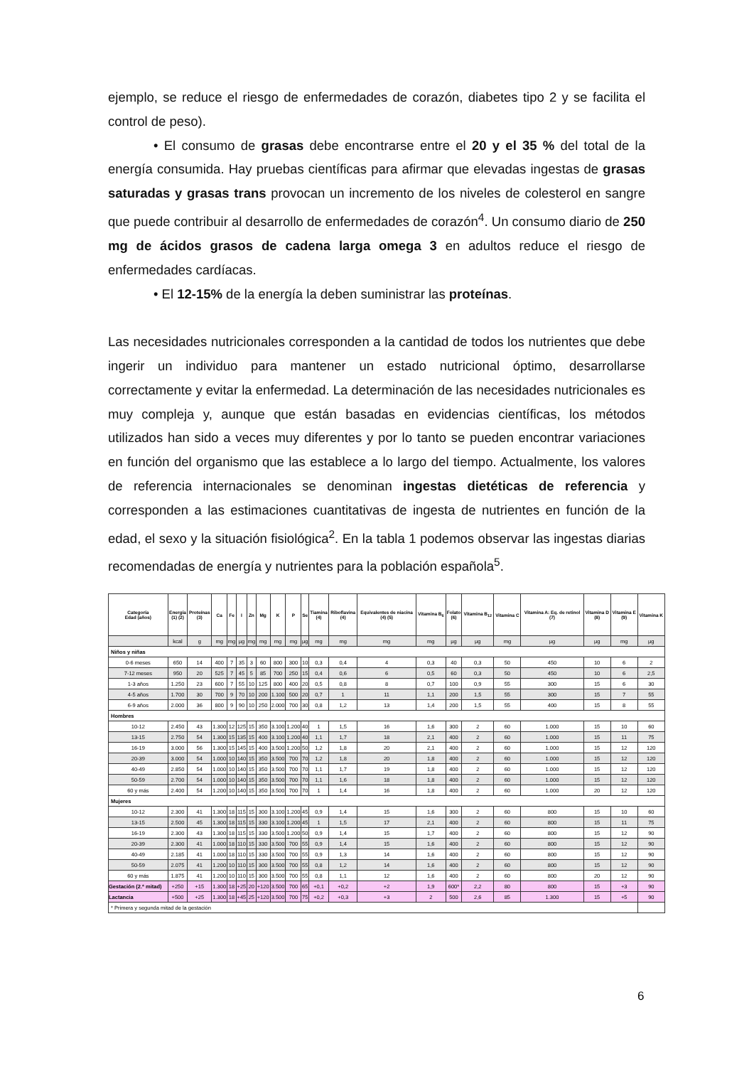ejemplo, se reduce el riesgo de enfermedades de corazón, diabetes tipo 2 y se facilita el control de peso).
• El consumo de grasas debe encontrarse entre el 20 y el 35 % del total de la energía consumida. Hay pruebas científicas para afirmar que elevadas ingestas de grasas saturadas y grasas trans provocan un incremento de los niveles de colesterol en sangre que puede contribuir al desarrollo de enfermedades de corazón<sup>4</sup>. Un consumo diario de 250 mg de ácidos grasos de cadena larga omega 3 en adultos reduce el riesgo de enfermedades cardíacas.
• El 12-15% de la energía la deben suministrar las proteínas.
Las necesidades nutricionales corresponden a la cantidad de todos los nutrientes que debe ingerir un individuo para mantener un estado nutricional óptimo, desarrollarse correctamente y evitar la enfermedad. La determinación de las necesidades nutricionales es muy compleja y, aunque que están basadas en evidencias científicas, los métodos utilizados han sido a veces muy diferentes y por lo tanto se pueden encontrar variaciones en función del organismo que las establece a lo largo del tiempo. Actualmente, los valores de referencia internacionales se denominan ingestas dietéticas de referencia y corresponden a las estimaciones cuantitativas de ingesta de nutrientes en función de la edad, el sexo y la situación fisiológica<sup>2</sup>. En la tabla 1 podemos observar las ingestas diarias recomendadas de energía y nutrientes para la población española<sup>5</sup>.
| Categoría Edad (años) | Energía (1) (2) | Proteínas (3) | Ca | Fe | I | Zn | Mg | K | P | Se | Tiamina (4) | Riboflavina (4) | Equivalentes de niacina (4) (5) | Vitamina B<sub>6</sub> | Folato (6) | Vitamina B<sub>12</sub> | Vitamina C | Vitamina A: Eq. de retinol (7) | Vitamina D (8) | Vitamina E (9) | Vitamina K |
| --- | --- | --- | --- | --- | --- | --- | --- | --- | --- | --- | --- | --- | --- | --- | --- | --- | --- | --- | --- | --- | --- |
| | kcal | g | mg | mg | µg | mg | mg | mg | mg | µg | mg | mg | mg | mg | µg | µg | mg | µg | µg | mg | µg |
| Niños y niñas | | | | | | | | | | | | | | | | | | | | | |
| 0-6 meses | 650 | 14 | 400 | 7 | 35 | 3 | 60 | 800 | 300 | 10 | 0,3 | 0,4 | 4 | 0,3 | 40 | 0,3 | 50 | 450 | 10 | 6 | 2 |
| 7-12 meses | 950 | 20 | 525 | 7 | 45 | 5 | 85 | 700 | 250 | 15 | 0,4 | 0,6 | 6 | 0,5 | 60 | 0,3 | 50 | 450 | 10 | 6 | 2,5 |
| 1-3 años | 1.250 | 23 | 600 | 7 | 55 | 10 | 125 | 800 | 400 | 20 | 0,5 | 0,8 | 8 | 0,7 | 100 | 0,9 | 55 | 300 | 15 | 6 | 30 |
| 4-5 años | 1.700 | 30 | 700 | 9 | 70 | 10 | 200 | 1.100 | 500 | 20 | 0,7 | 1 | 11 | 1,1 | 200 | 1,5 | 55 | 300 | 15 | 7 | 55 |
| 6-9 años | 2.000 | 36 | 800 | 9 | 90 | 10 | 250 | 2.000 | 700 | 30 | 0,8 | 1,2 | 13 | 1,4 | 200 | 1,5 | 55 | 400 | 15 | 8 | 55 |
| Hombres | | | | | | | | | | | | | | | | | | | | | |
| 10-12 | 2.450 | 43 | 1.300 | 12 | 125 | 15 | 350 | 3.100 | 1.200 | 40 | 1 | 1,5 | 16 | 1,6 | 300 | 2 | 60 | 1.000 | 15 | 10 | 60 |
| 13-15 | 2.750 | 54 | 1.300 | 15 | 135 | 15 | 400 | 3.100 | 1.200 | 40 | 1,1 | 1,7 | 18 | 2,1 | 400 | 2 | 60 | 1.000 | 15 | 11 | 75 |
| 16-19 | 3.000 | 56 | 1.300 | 15 | 145 | 15 | 400 | 3.500 | 1.200 | 50 | 1,2 | 1,8 | 20 | 2,1 | 400 | 2 | 60 | 1.000 | 15 | 12 | 120 |
| 20-39 | 3.000 | 54 | 1.000 | 10 | 140 | 15 | 350 | 3.500 | 700 | 70 | 1,2 | 1,8 | 20 | 1,8 | 400 | 2 | 60 | 1.000 | 15 | 12 | 120 |
| 40-49 | 2.850 | 54 | 1.000 | 10 | 140 | 15 | 350 | 3.500 | 700 | 70 | 1,1 | 1,7 | 19 | 1,8 | 400 | 2 | 60 | 1.000 | 15 | 12 | 120 |
| 50-59 | 2.700 | 54 | 1.000 | 10 | 140 | 15 | 350 | 3.500 | 700 | 70 | 1,1 | 1,6 | 18 | 1,8 | 400 | 2 | 60 | 1.000 | 15 | 12 | 120 |
| 60 y más | 2.400 | 54 | 1.200 | 10 | 140 | 15 | 350 | 3.500 | 700 | 70 | 1 | 1,4 | 16 | 1,8 | 400 | 2 | 60 | 1.000 | 20 | 12 | 120 |
| Mujeres | | | | | | | | | | | | | | | | | | | | | |
| 10-12 | 2.300 | 41 | 1.300 | 18 | 115 | 15 | 300 | 3.100 | 1.200 | 45 | 0,9 | 1,4 | 15 | 1,6 | 300 | 2 | 60 | 800 | 15 | 10 | 60 |
| 13-15 | 2.500 | 45 | 1.300 | 18 | 115 | 15 | 330 | 3.100 | 1.200 | 45 | 1 | 1,5 | 17 | 2,1 | 400 | 2 | 60 | 800 | 15 | 11 | 75 |
| 16-19 | 2.300 | 43 | 1.300 | 18 | 115 | 15 | 330 | 3.500 | 1.200 | 50 | 0,9 | 1,4 | 15 | 1,7 | 400 | 2 | 60 | 800 | 15 | 12 | 90 |
| 20-39 | 2.300 | 41 | 1.000 | 18 | 110 | 15 | 330 | 3.500 | 700 | 55 | 0,9 | 1,4 | 15 | 1,6 | 400 | 2 | 60 | 800 | 15 | 12 | 90 |
| 40-49 | 2.185 | 41 | 1.000 | 18 | 110 | 15 | 330 | 3.500 | 700 | 55 | 0,9 | 1,3 | 14 | 1,6 | 400 | 2 | 60 | 800 | 15 | 12 | 90 |
| 50-59 | 2.075 | 41 | 1.200 | 10 | 110 | 15 | 300 | 3.500 | 700 | 55 | 0,8 | 1,2 | 14 | 1,6 | 400 | 2 | 60 | 800 | 15 | 12 | 90 |
| 60 y más | 1.875 | 41 | 1.200 | 10 | 110 | 15 | 300 | 3.500 | 700 | 55 | 0,8 | 1,1 | 12 | 1,6 | 400 | 2 | 60 | 800 | 20 | 12 | 90 |
| Gestación (2.ª mitad) | +250 | +15 | 1.300 | 18 | +25 | 20 | +120 | 3.500 | 700 | 65 | +0,1 | +0,2 | +2 | 1,9 | 600* | 2,2 | 80 | 800 | 15 | +3 | 90 |
| Lactancia | +500 | +25 | 1.300 | 18 | +45 | 25 | +120 | 3.500 | 700 | 75 | +0,2 | +0,3 | +3 | 2 | 500 | 2,6 | 85 | 1.300 | 15 | +5 | 90 |
| * Primera y segunda mitad de la gestación | | | | | | | | | | | | | | | | | | | | | |
6